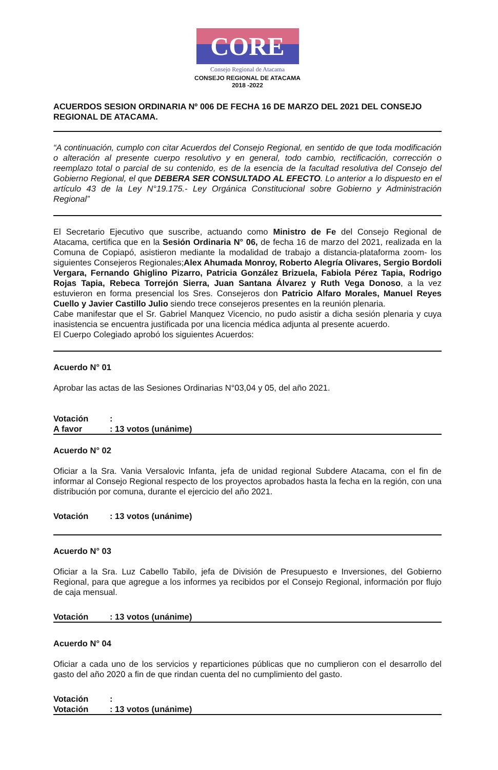CORE
Consejo Regional de Atacama
CONSEJO REGIONAL DE ATACAMA
2018 -2022
ACUERDOS SESION ORDINARIA Nº 006 DE FECHA 16 DE MARZO DEL 2021 DEL CONSEJO REGIONAL DE ATACAMA.
“A continuación, cumplo con citar Acuerdos del Consejo Regional, en sentido de que toda modificación o alteración al presente cuerpo resolutivo y en general, todo cambio, rectificación, corrección o reemplazo total o parcial de su contenido, es de la esencia de la facultad resolutiva del Consejo del Gobierno Regional, el que DEBERA SER CONSULTADO AL EFECTO. Lo anterior a lo dispuesto en el artículo 43 de la Ley N°19.175.- Ley Orgánica Constitucional sobre Gobierno y Administración Regional”
El Secretario Ejecutivo que suscribe, actuando como Ministro de Fe del Consejo Regional de Atacama, certifica que en la Sesión Ordinaria N° 06, de fecha 16 de marzo del 2021, realizada en la Comuna de Copiapó, asistieron mediante la modalidad de trabajo a distancia-plataforma zoom- los siguientes Consejeros Regionales;Alex Ahumada Monroy, Roberto Alegría Olivares, Sergio Bordoli Vergara, Fernando Ghiglino Pizarro, Patricia González Brizuela, Fabiola Pérez Tapia, Rodrigo Rojas Tapia, Rebeca Torrejón Sierra, Juan Santana Álvarez y Ruth Vega Donoso, a la vez estuvieron en forma presencial los Sres. Consejeros don Patricio Alfaro Morales, Manuel Reyes Cuello y Javier Castillo Julio siendo trece consejeros presentes en la reunión plenaria.
Cabe manifestar que el Sr. Gabriel Manquez Vicencio, no pudo asistir a dicha sesión plenaria y cuya inasistencia se encuentra justificada por una licencia médica adjunta al presente acuerdo.
El Cuerpo Colegiado aprobó los siguientes Acuerdos:
Acuerdo N° 01
Aprobar las actas de las Sesiones Ordinarias N°03,04 y 05, del año 2021.
Votación:
A favor: 13 votos (unánime)
Acuerdo N° 02
Oficiar a la Sra. Vania Versalovic Infanta, jefa de unidad regional Subdere Atacama, con el fin de informar al Consejo Regional respecto de los proyectos aprobados hasta la fecha en la región, con una distribución por comuna, durante el ejercicio del año 2021.
Votación: 13 votos (unánime)
Acuerdo N° 03
Oficiar a la Sra. Luz Cabello Tabilo, jefa de División de Presupuesto e Inversiones, del Gobierno Regional, para que agregue a los informes ya recibidos por el Consejo Regional, información por flujo de caja mensual.
Votación: 13 votos (unánime)
Acuerdo N° 04
Oficiar a cada uno de los servicios y reparticiones públicas que no cumplieron con el desarrollo del gasto del año 2020 a fin de que rindan cuenta del no cumplimiento del gasto.
Votación:
Votación: 13 votos (unánime)